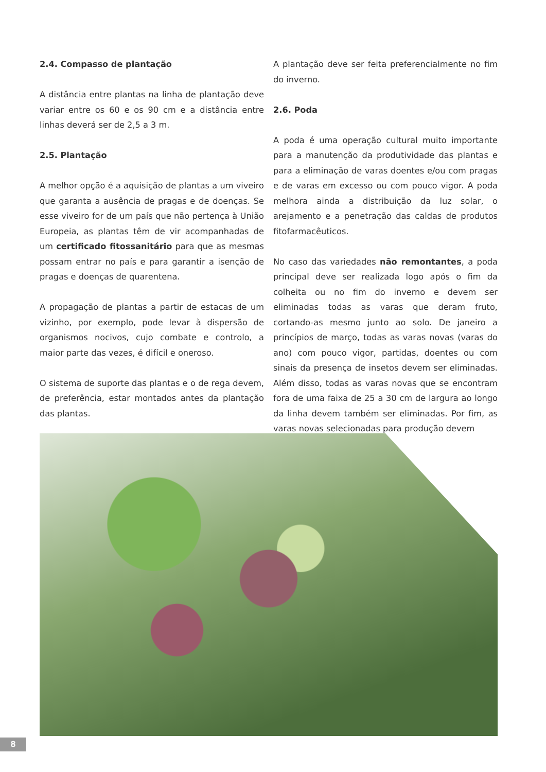2.4. Compasso de plantação
A distância entre plantas na linha de plantação deve variar entre os 60 e os 90 cm e a distância entre linhas deverá ser de 2,5 a 3 m.
2.5. Plantação
A melhor opção é a aquisição de plantas a um viveiro que garanta a ausência de pragas e de doenças. Se esse viveiro for de um país que não pertença à União Europeia, as plantas têm de vir acompanhadas de um certificado fitossanitário para que as mesmas possam entrar no país e para garantir a isenção de pragas e doenças de quarentena.
A propagação de plantas a partir de estacas de um vizinho, por exemplo, pode levar à dispersão de organismos nocivos, cujo combate e controlo, a maior parte das vezes, é difícil e oneroso.
O sistema de suporte das plantas e o de rega devem, de preferência, estar montados antes da plantação das plantas.
A plantação deve ser feita preferencialmente no fim do inverno.
2.6. Poda
A poda é uma operação cultural muito importante para a manutenção da produtividade das plantas e para a eliminação de varas doentes e/ou com pragas e de varas em excesso ou com pouco vigor. A poda melhora ainda a distribuição da luz solar, o arejamento e a penetração das caldas de produtos fitofarmacêuticos.
No caso das variedades não remontantes, a poda principal deve ser realizada logo após o fim da colheita ou no fim do inverno e devem ser eliminadas todas as varas que deram fruto, cortando-as mesmo junto ao solo. De janeiro a princípios de março, todas as varas novas (varas do ano) com pouco vigor, partidas, doentes ou com sinais da presença de insetos devem ser eliminadas. Além disso, todas as varas novas que se encontram fora de uma faixa de 25 a 30 cm de largura ao longo da linha devem também ser eliminadas. Por fim, as varas novas selecionadas para produção devem
8